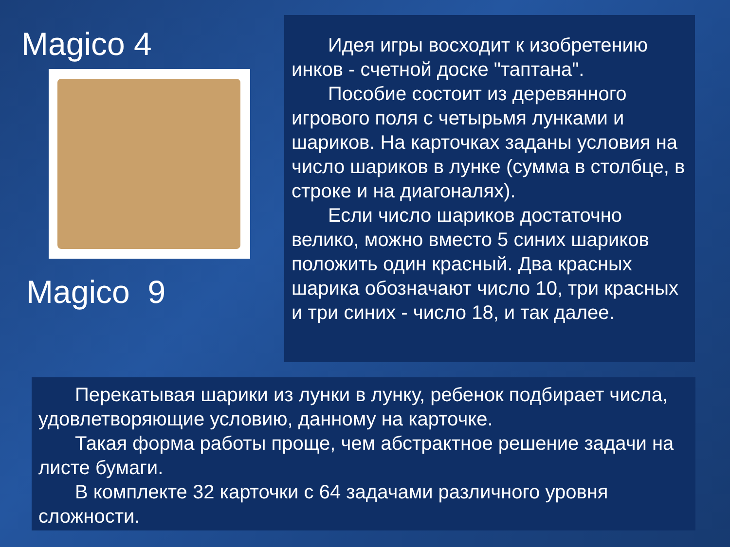Magico 4
Magico 9
Идея игры восходит к изобретению инков - счетной доске "таптана".
Пособие состоит из деревянного игрового поля с четырьмя лунками и шариков. На карточках заданы условия на число шариков в лунке (сумма в столбце, в строке и на диагоналях).
Если число шариков достаточно велико, можно вместо 5 синих шариков положить один красный. Два красных шарика обозначают число 10, три красных и три синих - число 18, и так далее.
Перекатывая шарики из лунки в лунку, ребенок подбирает числа, удовлетворяющие условию, данному на карточке.
Такая форма работы проще, чем абстрактное решение задачи на листе бумаги.
В комплекте 32 карточки с 64 задачами различного уровня сложности.